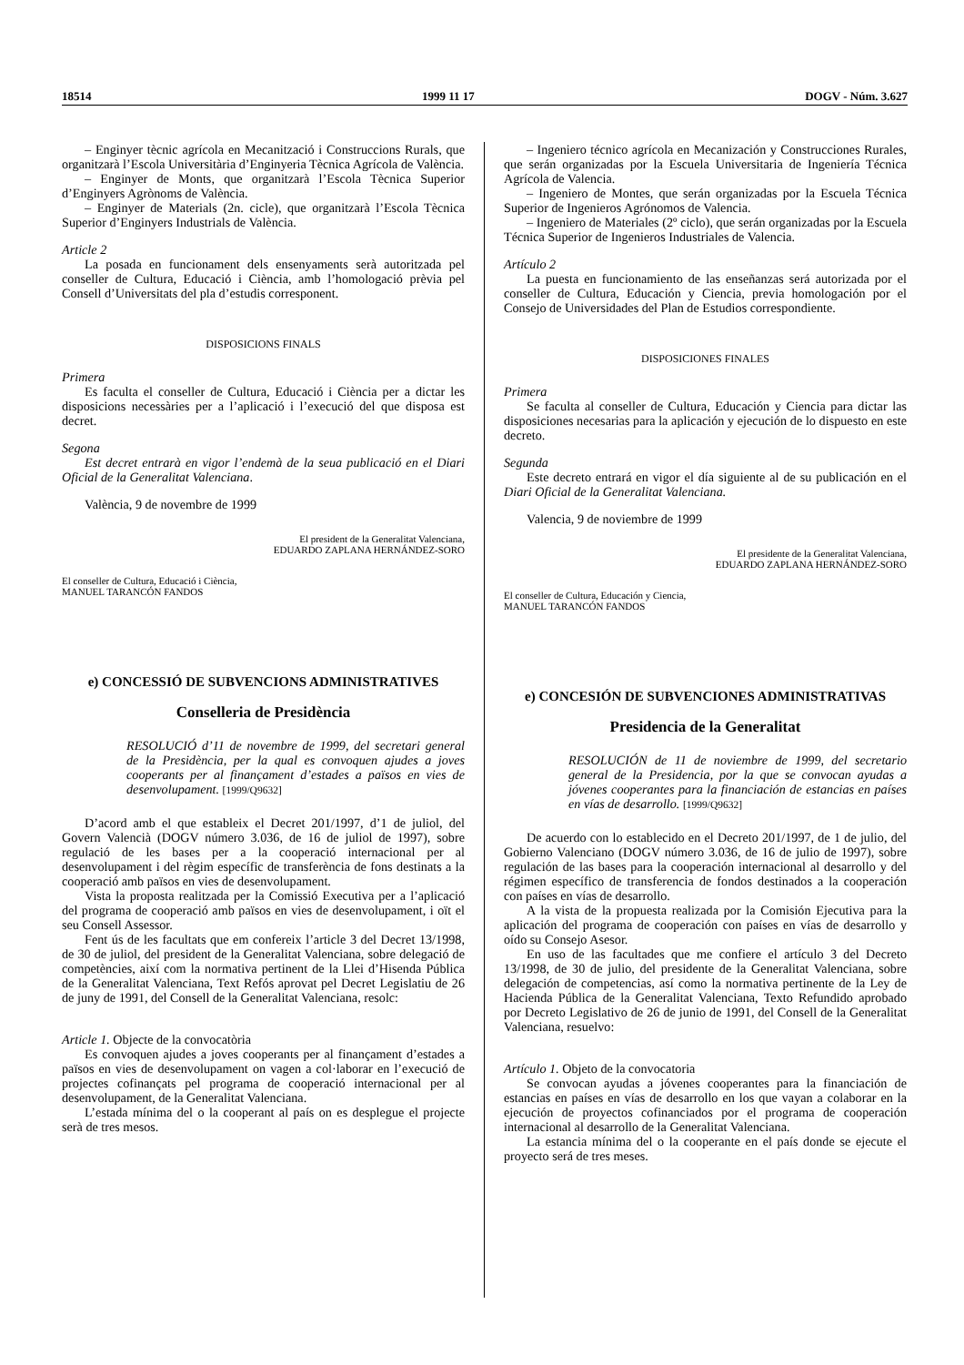18514 1999 11 17 DOGV - Núm. 3.627
– Enginyer tècnic agrícola en Mecanització i Construccions Rurals, que organitzarà l’Escola Universitària d’Enginyeria Tècnica Agrícola de València.
– Enginyer de Monts, que organitzarà l’Escola Tècnica Superior d’Enginyers Agrònoms de València.
– Enginyer de Materials (2n. cicle), que organitzarà l’Escola Tècnica Superior d’Enginyers Industrials de València.
Article 2
La posada en funcionament dels ensenyaments serà autoritzada pel conseller de Cultura, Educació i Ciència, amb l’homologació prèvia pel Consell d’Universitats del pla d’estudis corresponent.
DISPOSICIONS FINALS
Primera
Es faculta el conseller de Cultura, Educació i Ciència per a dictar les disposicions necessàries per a l’aplicació i l’execució del que disposa est decret.
Segona
Est decret entrarà en vigor l’endemà de la seua publicació en el Diari Oficial de la Generalitat Valenciana.
València, 9 de novembre de 1999
El president de la Generalitat Valenciana,
EDUARDO ZAPLANA HERNÁNDEZ-SORO
El conseller de Cultura, Educació i Ciència,
MANUEL TARANCÓN FANDOS
e) CONCESSIÓ DE SUBVENCIONS ADMINISTRATIVES
Conselleria de Presidència
RESOLUCIÓ d’11 de novembre de 1999, del secretari general de la Presidència, per la qual es convoquen ajudes a joves cooperants per al finançament d’estades a països en vies de desenvolupament. [1999/Q9632]
D’acord amb el que estableix el Decret 201/1997, d’1 de juliol, del Govern Valencià (DOGV número 3.036, de 16 de juliol de 1997), sobre regulació de les bases per a la cooperació internacional per al desenvolupament i del règim específic de transferència de fons destinats a la cooperació amb països en vies de desenvolupament.
Vista la proposta realitzada per la Comissió Executiva per a l’aplicació del programa de cooperació amb països en vies de desenvolupament, i oït el seu Consell Assessor.
Fent ús de les facultats que em confereix l’article 3 del Decret 13/1998, de 30 de juliol, del president de la Generalitat Valenciana, sobre delegació de competències, així com la normativa pertinent de la Llei d’Hisenda Pública de la Generalitat Valenciana, Text Refós aprovat pel Decret Legislatiu de 26 de juny de 1991, del Consell de la Generalitat Valenciana, resolc:
Article 1. Objecte de la convocatòria
Es convoquen ajudes a joves cooperants per al finançament d’estades a països en vies de desenvolupament on vagen a col·laborar en l’execució de projectes cofinançats pel programa de cooperació internacional per al desenvolupament, de la Generalitat Valenciana.
L’estada mínima del o la cooperant al país on es desplegue el projecte serà de tres mesos.
– Ingeniero técnico agrícola en Mecanización y Construcciones Rurales, que serán organizadas por la Escuela Universitaria de Ingeniería Técnica Agrícola de Valencia.
– Ingeniero de Montes, que serán organizadas por la Escuela Técnica Superior de Ingenieros Agrónomos de Valencia.
– Ingeniero de Materiales (2º ciclo), que serán organizadas por la Escuela Técnica Superior de Ingenieros Industriales de Valencia.
Artículo 2
La puesta en funcionamiento de las enseñanzas será autorizada por el conseller de Cultura, Educación y Ciencia, previa homologación por el Consejo de Universidades del Plan de Estudios correspondiente.
DISPOSICIONES FINALES
Primera
Se faculta al conseller de Cultura, Educación y Ciencia para dictar las disposiciones necesarias para la aplicación y ejecución de lo dispuesto en este decreto.
Segunda
Este decreto entrará en vigor el día siguiente al de su publicación en el Diari Oficial de la Generalitat Valenciana.
Valencia, 9 de noviembre de 1999
El presidente de la Generalitat Valenciana,
EDUARDO ZAPLANA HERNÁNDEZ-SORO
El conseller de Cultura, Educación y Ciencia,
MANUEL TARANCÓN FANDOS
e) CONCESIÓN DE SUBVENCIONES ADMINISTRATIVAS
Presidencia de la Generalitat
RESOLUCIÓN de 11 de noviembre de 1999, del secretario general de la Presidencia, por la que se convocan ayudas a jóvenes cooperantes para la financiación de estancias en países en vías de desarrollo. [1999/Q9632]
De acuerdo con lo establecido en el Decreto 201/1997, de 1 de julio, del Gobierno Valenciano (DOGV número 3.036, de 16 de julio de 1997), sobre regulación de las bases para la cooperación internacional al desarrollo y del régimen específico de transferencia de fondos destinados a la cooperación con países en vías de desarrollo.
A la vista de la propuesta realizada por la Comisión Ejecutiva para la aplicación del programa de cooperación con países en vías de desarrollo y oído su Consejo Asesor.
En uso de las facultades que me confiere el artículo 3 del Decreto 13/1998, de 30 de julio, del presidente de la Generalitat Valenciana, sobre delegación de competencias, así como la normativa pertinente de la Ley de Hacienda Pública de la Generalitat Valenciana, Texto Refundido aprobado por Decreto Legislativo de 26 de junio de 1991, del Consell de la Generalitat Valenciana, resuelvo:
Artículo 1. Objeto de la convocatoria
Se convocan ayudas a jóvenes cooperantes para la financiación de estancias en países en vías de desarrollo en los que vayan a colaborar en la ejecución de proyectos cofinanciados por el programa de cooperación internacional al desarrollo de la Generalitat Valenciana.
La estancia mínima del o la cooperante en el país donde se ejecute el proyecto será de tres meses.